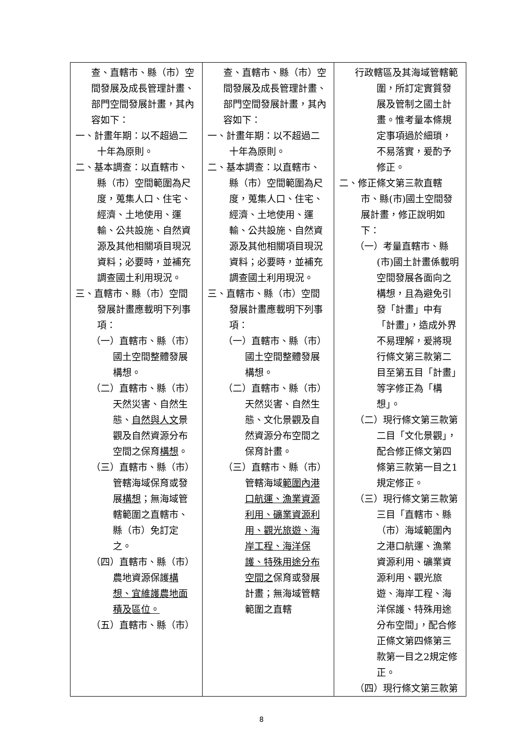| 查、直轄市、縣（市）空間發展及成長管理計畫、部門空間發展計畫，其內容如下： 一、計畫年期：以不超過二十年為原則。 二、基本調查：以直轄市、縣（市）空間範圍為尺度，蒐集人口、住宅、經濟、土地使用、運輸、公共設施、自然資源及其他相關項目現況資料；必要時，並補充調查國土利用現況。 三、直轄市、縣（市）空間發展計畫應載明下列事項： （一）直轄市、縣（市）國土空間整體發展構想。 （二）直轄市、縣（市）天然災害、自然生態、 自然與人文 景觀及自然資源分布空間之保育 構想 。 （三）直轄市、縣（市）管轄海域保育或發展 構想 ；無海域管轄範圍之直轄市、縣（市）免訂定之。 （四）直轄市、縣（市）農地資源保護 構想、宜維護農地面積及區位。 （五）直轄市、縣（市） | 查、直轄市、縣（市）空間發展及成長管理計畫、部門空間發展計畫，其內容如下： 一、計畫年期：以不超過二十年為原則。 二、基本調查：以直轄市、縣（市）空間範圍為尺度，蒐集人口、住宅、經濟、土地使用、運輸、公共設施、自然資源及其他相關項目現況資料；必要時，並補充調查國土利用現況。 三、直轄市、縣（市）空間發展計畫應載明下列事項： （一）直轄市、縣（市）國土空間整體發展構想。 （二）直轄市、縣（市）天然災害、自然生態、文化景觀及自然資源分布空間之保育計畫。 （三）直轄市、縣（市）管轄海域 範圍內港口航運、漁業資源利用、礦業資源利用、觀光旅遊、海岸工程、海洋保護、特殊用途分布空間之 保育或發展計畫；無海域管轄範圍之直轄 | 行政轄區及其海域管轄範圍，所訂定實質發展及管制之國土計畫。惟考量本條規定事項過於細瑣，不易落實，爰酌予修正。 二、修正條文第三款直轄市、縣(市)國土空間發展計畫，修正說明如下： （一）考量直轄市、縣(市)國土計畫係載明空間發展各面向之構想，且為避免引發「計畫」中有「計畫」，造成外界不易理解，爰將現行條文第三款第二目至第五目「計畫」等字修正為「構想」。 （二）現行條文第三款第二目「文化景觀」，配合修正條文第四條第三款第一目之1規定修正。 （三）現行條文第三款第三目「直轄市、縣（市）海域範圍內之港口航運、漁業資源利用、礦業資源利用、觀光旅遊、海岸工程、海洋保護、特殊用途分布空間」，配合修正條文第四條第三款第一目之2規定修正。 （四）現行條文第三款第 |
8